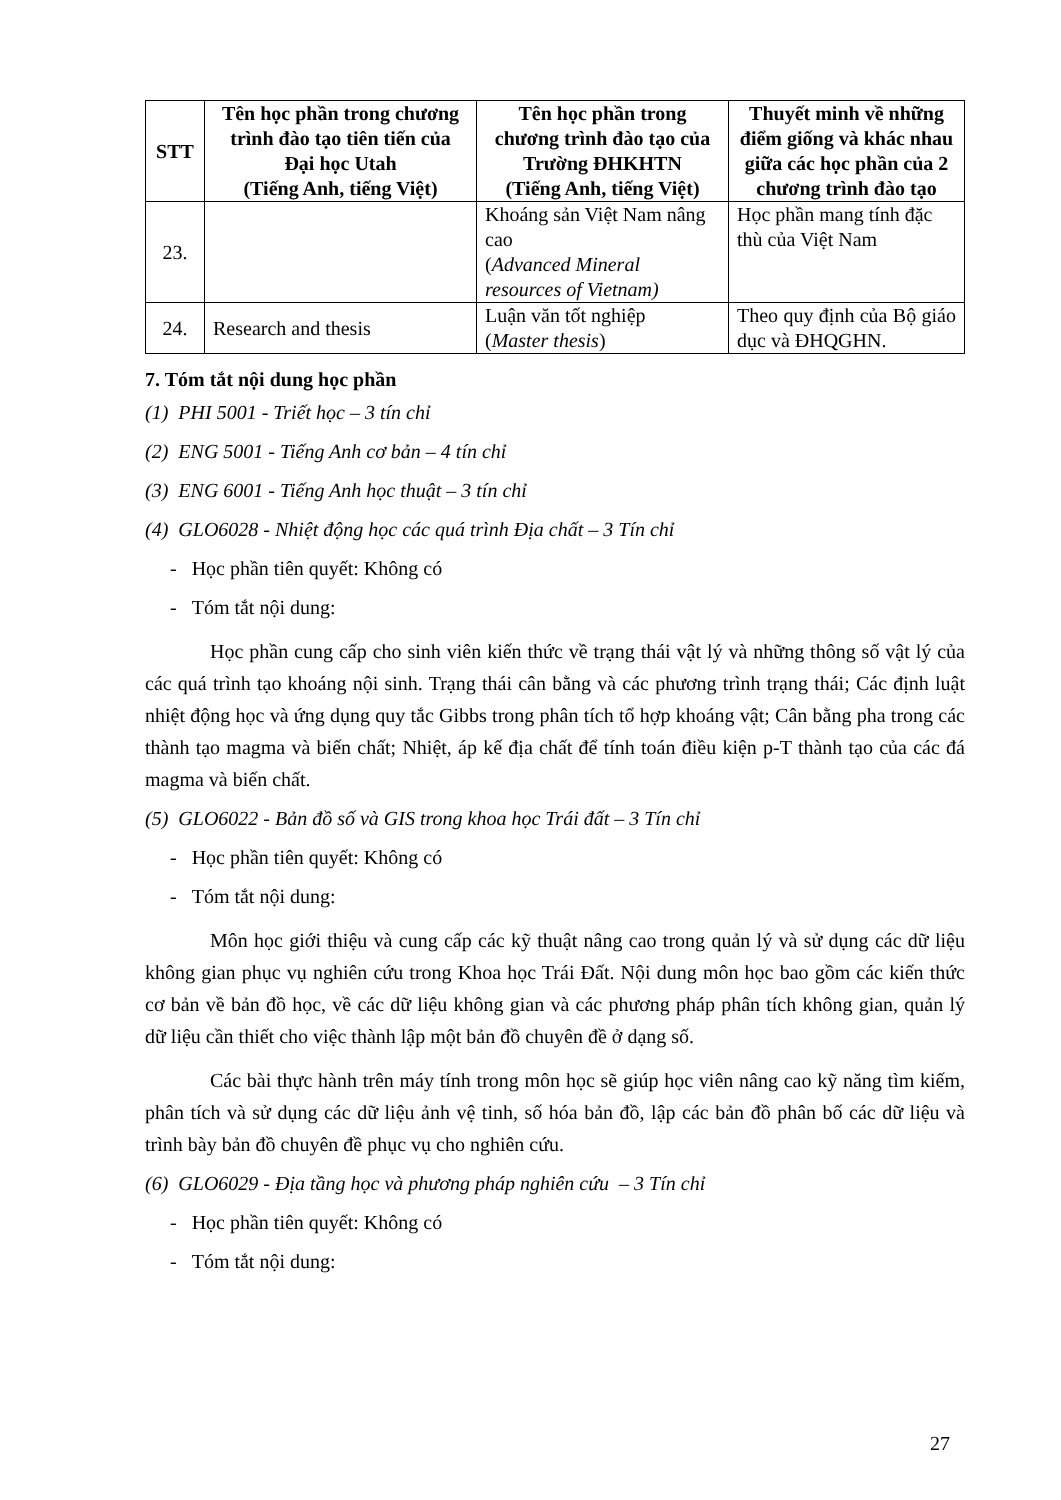| STT | Tên học phần trong chương trình đào tạo tiên tiến của Đại học Utah (Tiếng Anh, tiếng Việt) | Tên học phần trong chương trình đào tạo của Trường ĐHKHTN (Tiếng Anh, tiếng Việt) | Thuyết minh về những điểm giống và khác nhau giữa các học phần của 2 chương trình đào tạo |
| --- | --- | --- | --- |
| 23. | | Khoáng sản Việt Nam nâng cao ( Advanced Mineral resources of Vietnam) | Học phần mang tính đặc thù của Việt Nam |
| 24. | Research and thesis | Luận văn tốt nghiệp ( Master thesis ) | Theo quy định của Bộ giáo dục và ĐHQGHN. |
7. Tóm tắt nội dung học phần
(1) PHI 5001 - Triết học – 3 tín chỉ
(2) ENG 5001 - Tiếng Anh cơ bản – 4 tín chỉ
(3) ENG 6001 - Tiếng Anh học thuật – 3 tín chỉ
(4) GLO6028 - Nhiệt động học các quá trình Địa chất – 3 Tín chỉ
- Học phần tiên quyết: Không có
- Tóm tắt nội dung:
Học phần cung cấp cho sinh viên kiến thức về trạng thái vật lý và những thông số vật lý của các quá trình tạo khoáng nội sinh. Trạng thái cân bằng và các phương trình trạng thái; Các định luật nhiệt động học và ứng dụng quy tắc Gibbs trong phân tích tổ hợp khoáng vật; Cân bằng pha trong các thành tạo magma và biến chất; Nhiệt, áp kế địa chất để tính toán điều kiện p-T thành tạo của các đá magma và biến chất.
(5) GLO6022 - Bản đồ số và GIS trong khoa học Trái đất – 3 Tín chỉ
- Học phần tiên quyết: Không có
- Tóm tắt nội dung:
Môn học giới thiệu và cung cấp các kỹ thuật nâng cao trong quản lý và sử dụng các dữ liệu không gian phục vụ nghiên cứu trong Khoa học Trái Đất. Nội dung môn học bao gồm các kiến thức cơ bản về bản đồ học, về các dữ liệu không gian và các phương pháp phân tích không gian, quản lý dữ liệu cần thiết cho việc thành lập một bản đồ chuyên đề ở dạng số.
Các bài thực hành trên máy tính trong môn học sẽ giúp học viên nâng cao kỹ năng tìm kiếm, phân tích và sử dụng các dữ liệu ảnh vệ tinh, số hóa bản đồ, lập các bản đồ phân bố các dữ liệu và trình bày bản đồ chuyên đề phục vụ cho nghiên cứu.
(6) GLO6029 - Địa tầng học và phương pháp nghiên cứu – 3 Tín chỉ
- Học phần tiên quyết: Không có
- Tóm tắt nội dung:
27